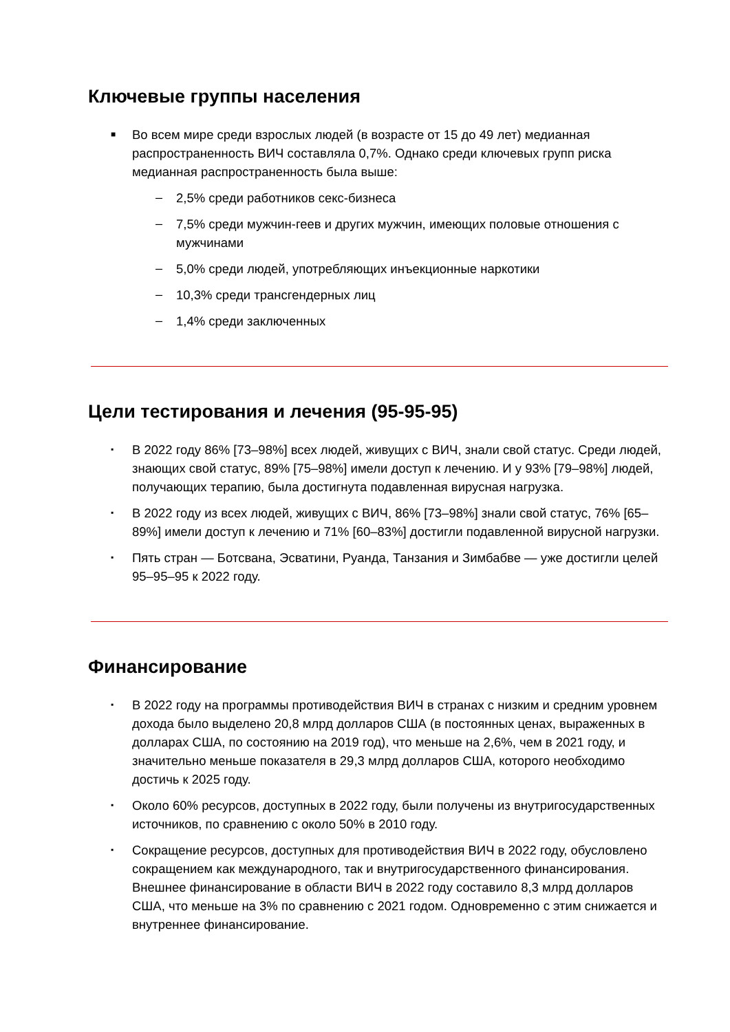Ключевые группы населения
■ Во всем мире среди взрослых людей (в возрасте от 15 до 49 лет) медианная распространенность ВИЧ составляла 0,7%. Однако среди ключевых групп риска медианная распространенность была выше:
– 2,5% среди работников секс-бизнеса
– 7,5% среди мужчин-геев и других мужчин, имеющих половые отношения с мужчинами
– 5,0% среди людей, употребляющих инъекционные наркотики
– 10,3% среди трансгендерных лиц
– 1,4% среди заключенных
Цели тестирования и лечения (95-95-95)
▪ В 2022 году 86% [73–98%] всех людей, живущих с ВИЧ, знали свой статус. Среди людей, знающих свой статус, 89% [75–98%] имели доступ к лечению. И у 93% [79–98%] людей, получающих терапию, была достигнута подавленная вирусная нагрузка.
▪ В 2022 году из всех людей, живущих с ВИЧ, 86% [73–98%] знали свой статус, 76% [65–89%] имели доступ к лечению и 71% [60–83%] достигли подавленной вирусной нагрузки.
▪ Пять стран — Ботсвана, Эсватини, Руанда, Танзания и Зимбабве — уже достигли целей 95–95–95 к 2022 году.
Финансирование
▪ В 2022 году на программы противодействия ВИЧ в странах с низким и средним уровнем дохода было выделено 20,8 млрд долларов США (в постоянных ценах, выраженных в долларах США, по состоянию на 2019 год), что меньше на 2,6%, чем в 2021 году, и значительно меньше показателя в 29,3 млрд долларов США, которого необходимо достичь к 2025 году.
▪ Около 60% ресурсов, доступных в 2022 году, были получены из внутригосударственных источников, по сравнению с около 50% в 2010 году.
▪ Сокращение ресурсов, доступных для противодействия ВИЧ в 2022 году, обусловлено сокращением как международного, так и внутригосударственного финансирования. Внешнее финансирование в области ВИЧ в 2022 году составило 8,3 млрд долларов США, что меньше на 3% по сравнению с 2021 годом. Одновременно с этим снижается и внутреннее финансирование.